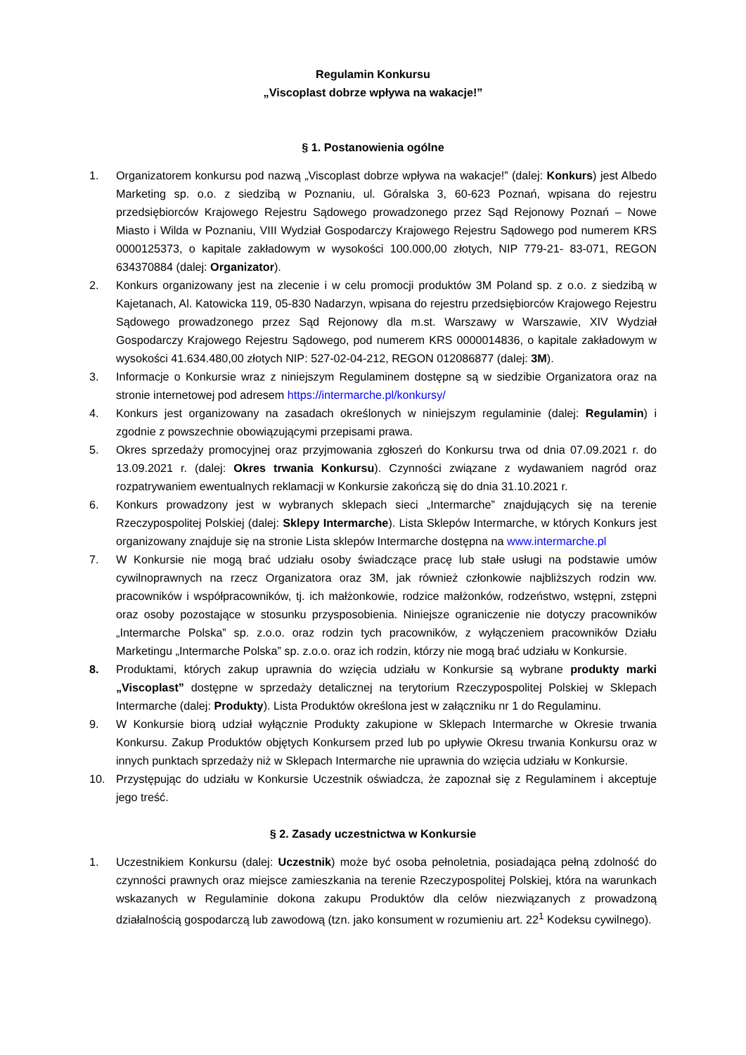Regulamin Konkursu
„Viscoplast dobrze wpływa na wakacje!”
§ 1. Postanowienia ogólne
1. Organizatorem konkursu pod nazwą „Viscoplast dobrze wpływa na wakacje!” (dalej: Konkurs) jest Albedo Marketing sp. o.o. z siedzibą w Poznaniu, ul. Góralska 3, 60-623 Poznań, wpisana do rejestru przedsiębiorców Krajowego Rejestru Sądowego prowadzonego przez Sąd Rejonowy Poznań – Nowe Miasto i Wilda w Poznaniu, VIII Wydział Gospodarczy Krajowego Rejestru Sądowego pod numerem KRS 0000125373, o kapitale zakładowym w wysokości 100.000,00 złotych, NIP 779-21- 83-071, REGON 634370884 (dalej: Organizator).
2. Konkurs organizowany jest na zlecenie i w celu promocji produktów 3M Poland sp. z o.o. z siedzibą w Kajetanach, Al. Katowicka 119, 05-830 Nadarzyn, wpisana do rejestru przedsiębiorców Krajowego Rejestru Sądowego prowadzonego przez Sąd Rejonowy dla m.st. Warszawy w Warszawie, XIV Wydział Gospodarczy Krajowego Rejestru Sądowego, pod numerem KRS 0000014836, o kapitale zakładowym w wysokości 41.634.480,00 złotych NIP: 527-02-04-212, REGON 012086877 (dalej: 3M).
3. Informacje o Konkursie wraz z niniejszym Regulaminem dostępne są w siedzibie Organizatora oraz na stronie internetowej pod adresem https://intermarche.pl/konkursy/
4. Konkurs jest organizowany na zasadach określonych w niniejszym regulaminie (dalej: Regulamin) i zgodnie z powszechnie obowiązującymi przepisami prawa.
5. Okres sprzedaży promocyjnej oraz przyjmowania zgłoszeń do Konkursu trwa od dnia 07.09.2021 r. do 13.09.2021 r. (dalej: Okres trwania Konkursu). Czynności związane z wydawaniem nagród oraz rozpatrywaniem ewentualnych reklamacji w Konkursie zakończą się do dnia 31.10.2021 r.
6. Konkurs prowadzony jest w wybranych sklepach sieci „Intermarche” znajdujących się na terenie Rzeczypospolitej Polskiej (dalej: Sklepy Intermarche). Lista Sklepów Intermarche, w których Konkurs jest organizowany znajduje się na stronie Lista sklepów Intermarche dostępna na www.intermarche.pl
7. W Konkursie nie mogą brać udziału osoby świadczące pracę lub stałe usługi na podstawie umów cywilnoprawnych na rzecz Organizatora oraz 3M, jak również członkowie najbliższych rodzin ww. pracowników i współpracowników, tj. ich małżonkowie, rodzice małżonków, rodzeństwo, wstępni, zstępni oraz osoby pozostające w stosunku przysposobienia. Niniejsze ograniczenie nie dotyczy pracowników „Intermarche Polska” sp. z.o.o. oraz rodzin tych pracowników, z wyłączeniem pracowników Działu Marketingu „Intermarche Polska” sp. z.o.o. oraz ich rodzin, którzy nie mogą brać udziału w Konkursie.
8. Produktami, których zakup uprawnia do wzięcia udziału w Konkursie są wybrane produkty marki „Viscoplast” dostępne w sprzedaży detalicznej na terytorium Rzeczypospolitej Polskiej w Sklepach Intermarche (dalej: Produkty). Lista Produktów określona jest w załączniku nr 1 do Regulaminu.
9. W Konkursie biorą udział wyłącznie Produkty zakupione w Sklepach Intermarche w Okresie trwania Konkursu. Zakup Produktów objętych Konkursem przed lub po upływie Okresu trwania Konkursu oraz w innych punktach sprzedaży niż w Sklepach Intermarche nie uprawnia do wzięcia udziału w Konkursie.
10. Przystępując do udziału w Konkursie Uczestnik oświadcza, że zapoznał się z Regulaminem i akceptuje jego treść.
§ 2. Zasady uczestnictwa w Konkursie
1. Uczestnikiem Konkursu (dalej: Uczestnik) może być osoba pełnoletnia, posiadająca pełną zdolność do czynności prawnych oraz miejsce zamieszkania na terenie Rzeczypospolitej Polskiej, która na warunkach wskazanych w Regulaminie dokona zakupu Produktów dla celów niezwiązanych z prowadzoną działalnością gospodarczą lub zawodową (tzn. jako konsument w rozumieniu art. 22<sup>1</sup> Kodeksu cywilnego).